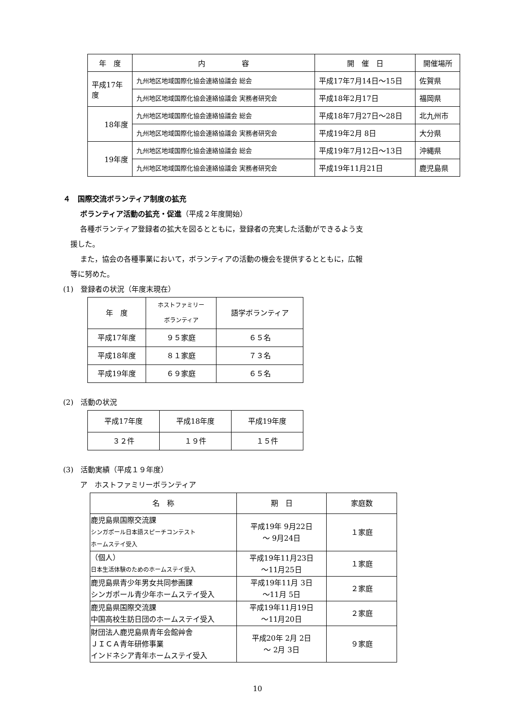| 年 度 | 内 容 | 開 催 日 | 開催場所 |
| --- | --- | --- | --- |
| 平成17年度 | 九州地区地域国際化協会連絡協議会 総会 | 平成17年7月14日～15日 | 佐賀県 |
| | 九州地区地域国際化協会連絡協議会 実務者研究会 | 平成18年2月17日 | 福岡県 |
| 18年度 | 九州地区地域国際化協会連絡協議会 総会 | 平成18年7月27日～28日 | 北九州市 |
| | 九州地区地域国際化協会連絡協議会 実務者研究会 | 平成19年2月 8日 | 大分県 |
| 19年度 | 九州地区地域国際化協会連絡協議会 総会 | 平成19年7月12日～13日 | 沖縄県 |
| | 九州地区地域国際化協会連絡協議会 実務者研究会 | 平成19年11月21日 | 鹿児島県 |
４　国際交流ボランティア制度の拡充
ボランティア活動の拡充・促進（平成２年度開始）
各種ボランティア登録者の拡大を図るとともに，登録者の充実した活動ができるよう支
援した。
また，協会の各種事業において，ボランティアの活動の機会を提供するとともに，広報
等に努めた。
(1)　登録者の状況（年度末現在）
| 年 度 | ホストファミリー ボランティア | 語学ボランティア |
| --- | --- | --- |
| 平成17年度 | ９５家庭 | ６５名 |
| 平成18年度 | ８１家庭 | ７３名 |
| 平成19年度 | ６９家庭 | ６５名 |
(2)　活動の状況
| 平成17年度 | 平成18年度 | 平成19年度 |
| --- | --- | --- |
| ３２件 | １９件 | １５件 |
(3)　活動実績（平成１９年度）
ア　ホストファミリーボランティア
| 名 称 | 期 日 | 家庭数 |
| --- | --- | --- |
| 鹿児島県国際交流課 シンガポール日本語スピーチコンテスト ホームステイ受入 | 平成19年 9月22日 ～ 9月24日 | １家庭 |
| （個人） 日本生活体験のためのホームステイ受入 | 平成19年11月23日 ～11月25日 | １家庭 |
| 鹿児島県青少年男女共同参画課 シンガポール青少年ホームステイ受入 | 平成19年11月 3日 ～11月 5日 | ２家庭 |
| 鹿児島県国際交流課 中国高校生訪日団のホームステイ受入 | 平成19年11月19日 ～11月20日 | ２家庭 |
| 財団法人鹿児島県青年会館艸舎 ＪＩＣＡ青年研修事業 インドネシア青年ホームステイ受入 | 平成20年 2月 2日 ～ 2月 3日 | ９家庭 |
10